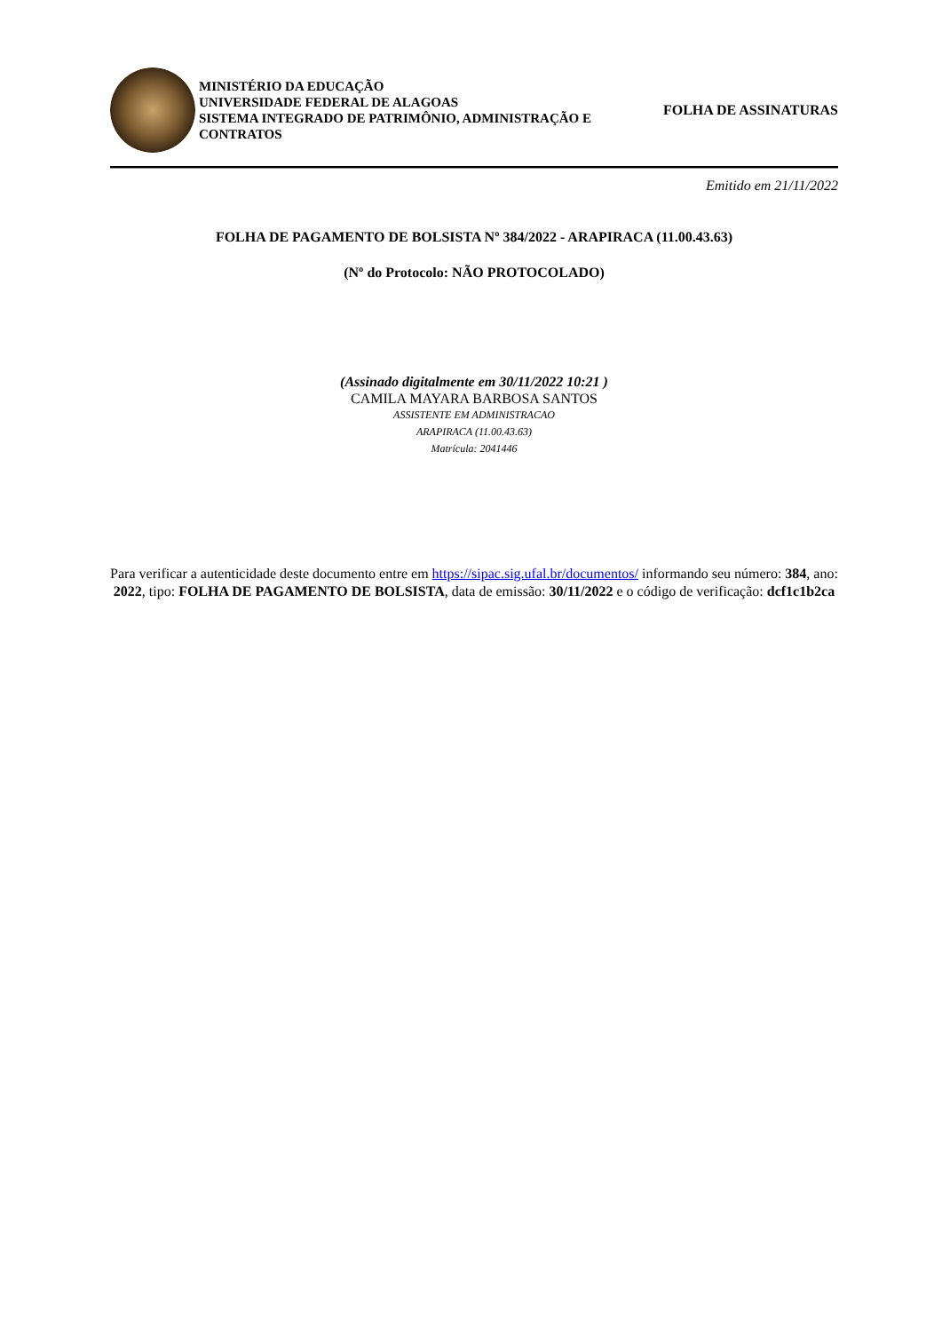MINISTÉRIO DA EDUCAÇÃO
UNIVERSIDADE FEDERAL DE ALAGOAS
SISTEMA INTEGRADO DE PATRIMÔNIO, ADMINISTRAÇÃO E CONTRATOS
FOLHA DE ASSINATURAS
Emitido em 21/11/2022
FOLHA DE PAGAMENTO DE BOLSISTA Nº 384/2022 - ARAPIRACA (11.00.43.63)
(Nº do Protocolo: NÃO PROTOCOLADO)
(Assinado digitalmente em 30/11/2022 10:21 )
CAMILA MAYARA BARBOSA SANTOS
ASSISTENTE EM ADMINISTRACAO
ARAPIRACA (11.00.43.63)
Matrícula: 2041446
Para verificar a autenticidade deste documento entre em https://sipac.sig.ufal.br/documentos/ informando seu número: 384, ano: 2022, tipo: FOLHA DE PAGAMENTO DE BOLSISTA, data de emissão: 30/11/2022 e o código de verificação: dcf1c1b2ca